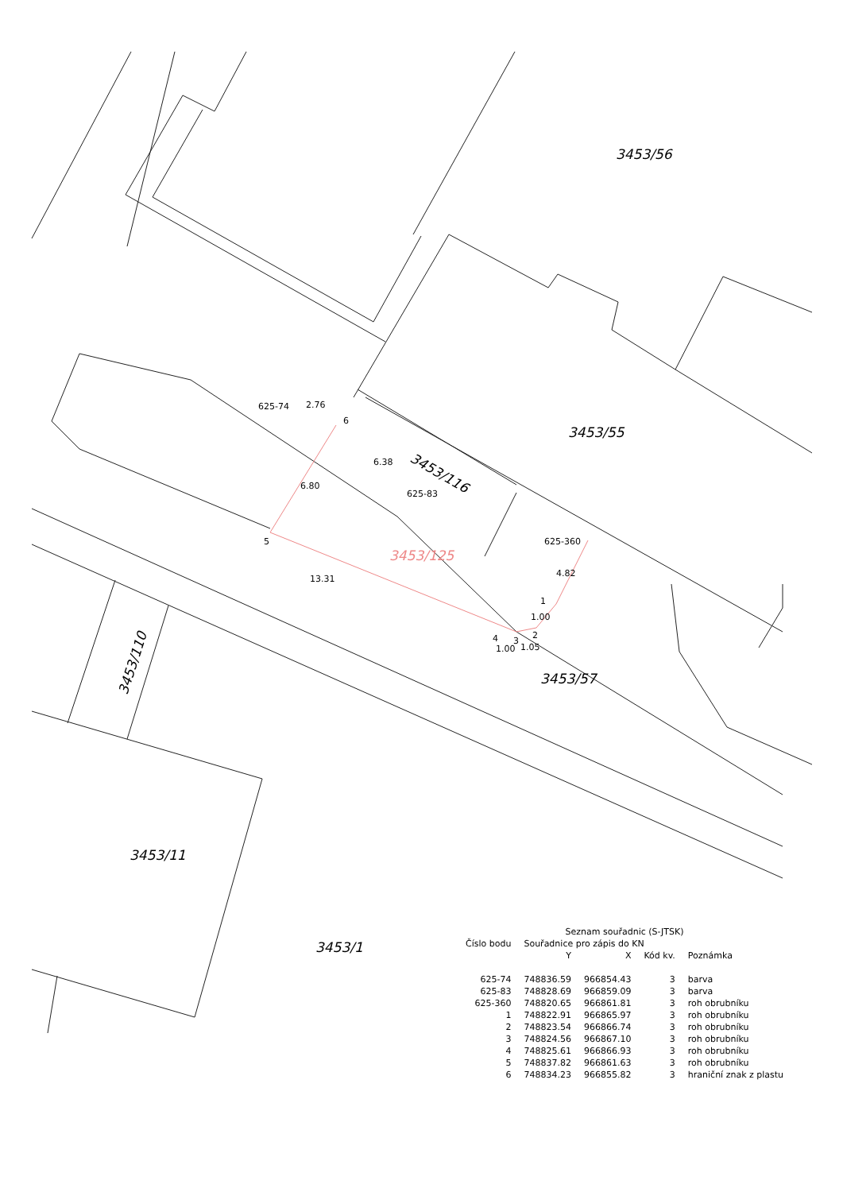3453/56
3453/55
3453/116
3453/125
3453/57
3453/110
3453/11
3453/1
625-74
625-83
625-360
6
5
13.31
6.38
2.76
6.80
4.82
4
3
2
1
1.00
1.05
1.00
| Seznam souřadnic (S-JTSK) | | | | |
| --- | --- | --- | --- | --- |
| Číslo bodu | Souřadnice pro zápis do KN | | | |
| | Y | X | Kód kv. | Poznámka |
| 625-74 | 748836.59 | 966854.43 | 3 | barva |
| 625-83 | 748828.69 | 966859.09 | 3 | barva |
| 625-360 | 748820.65 | 966861.81 | 3 | roh obrubníku |
| 1 | 748822.91 | 966865.97 | 3 | roh obrubníku |
| 2 | 748823.54 | 966866.74 | 3 | roh obrubníku |
| 3 | 748824.56 | 966867.10 | 3 | roh obrubníku |
| 4 | 748825.61 | 966866.93 | 3 | roh obrubníku |
| 5 | 748837.82 | 966861.63 | 3 | roh obrubníku |
| 6 | 748834.23 | 966855.82 | 3 | hraniční znak z plastu |